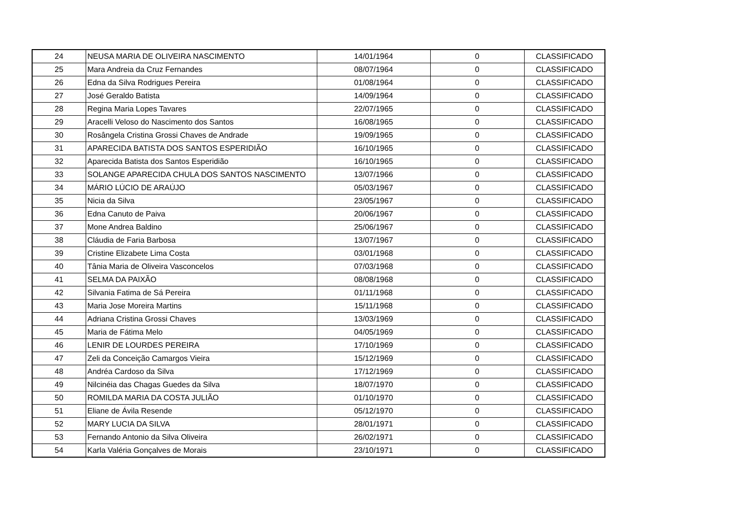| 24 | NEUSA MARIA DE OLIVEIRA NASCIMENTO | 14/01/1964 | 0 | CLASSIFICADO |
| 25 | Mara Andreia da Cruz Fernandes | 08/07/1964 | 0 | CLASSIFICADO |
| 26 | Edna da Silva Rodrigues Pereira | 01/08/1964 | 0 | CLASSIFICADO |
| 27 | José Geraldo Batista | 14/09/1964 | 0 | CLASSIFICADO |
| 28 | Regina Maria Lopes Tavares | 22/07/1965 | 0 | CLASSIFICADO |
| 29 | Aracelli Veloso do Nascimento dos Santos | 16/08/1965 | 0 | CLASSIFICADO |
| 30 | Rosângela Cristina Grossi Chaves de Andrade | 19/09/1965 | 0 | CLASSIFICADO |
| 31 | APARECIDA BATISTA DOS SANTOS ESPERIDIÃO | 16/10/1965 | 0 | CLASSIFICADO |
| 32 | Aparecida Batista dos Santos Esperidião | 16/10/1965 | 0 | CLASSIFICADO |
| 33 | SOLANGE APARECIDA CHULA DOS SANTOS NASCIMENTO | 13/07/1966 | 0 | CLASSIFICADO |
| 34 | MÁRIO LÚCIO DE ARAÚJO | 05/03/1967 | 0 | CLASSIFICADO |
| 35 | Nicia da Silva | 23/05/1967 | 0 | CLASSIFICADO |
| 36 | Edna Canuto de Paiva | 20/06/1967 | 0 | CLASSIFICADO |
| 37 | Mone Andrea Baldino | 25/06/1967 | 0 | CLASSIFICADO |
| 38 | Cláudia de Faria Barbosa | 13/07/1967 | 0 | CLASSIFICADO |
| 39 | Cristine Elizabete Lima Costa | 03/01/1968 | 0 | CLASSIFICADO |
| 40 | Tânia Maria de Oliveira Vasconcelos | 07/03/1968 | 0 | CLASSIFICADO |
| 41 | SELMA DA PAIXÃO | 08/08/1968 | 0 | CLASSIFICADO |
| 42 | Silvania Fatima de Sá Pereira | 01/11/1968 | 0 | CLASSIFICADO |
| 43 | Maria Jose Moreira Martins | 15/11/1968 | 0 | CLASSIFICADO |
| 44 | Adriana Cristina Grossi Chaves | 13/03/1969 | 0 | CLASSIFICADO |
| 45 | Maria de Fátima Melo | 04/05/1969 | 0 | CLASSIFICADO |
| 46 | LENIR DE LOURDES PEREIRA | 17/10/1969 | 0 | CLASSIFICADO |
| 47 | Zeli da Conceição Camargos Vieira | 15/12/1969 | 0 | CLASSIFICADO |
| 48 | Andréa Cardoso da Silva | 17/12/1969 | 0 | CLASSIFICADO |
| 49 | Nilcinéia das Chagas Guedes da Silva | 18/07/1970 | 0 | CLASSIFICADO |
| 50 | ROMILDA MARIA DA COSTA JULIÃO | 01/10/1970 | 0 | CLASSIFICADO |
| 51 | Eliane de Ávila Resende | 05/12/1970 | 0 | CLASSIFICADO |
| 52 | MARY LUCIA DA SILVA | 28/01/1971 | 0 | CLASSIFICADO |
| 53 | Fernando Antonio da Silva Oliveira | 26/02/1971 | 0 | CLASSIFICADO |
| 54 | Karla Valéria Gonçalves de Morais | 23/10/1971 | 0 | CLASSIFICADO |